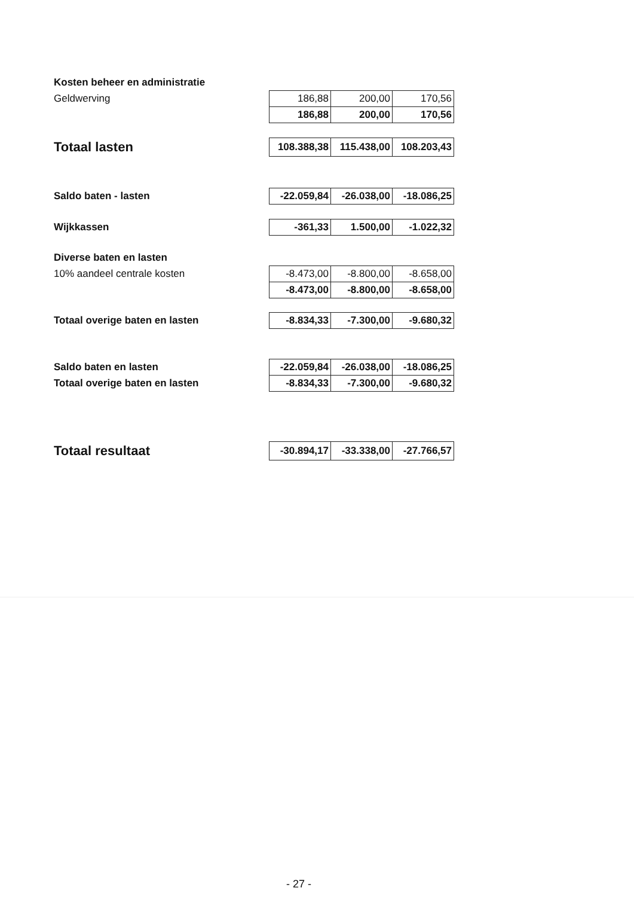| Kosten beheer en administratie | | | |
| Geldwerving | 186,88 | 200,00 | 170,56 |
| | 186,88 | 200,00 | 170,56 |
| Totaal lasten | 108.388,38 | 115.438,00 | 108.203,43 |
| Saldo baten - lasten | -22.059,84 | -26.038,00 | -18.086,25 |
| Wijkkassen | -361,33 | 1.500,00 | -1.022,32 |
| Diverse baten en lasten | | | |
| 10% aandeel centrale kosten | -8.473,00 | -8.800,00 | -8.658,00 |
| | -8.473,00 | -8.800,00 | -8.658,00 |
| Totaal overige baten en lasten | -8.834,33 | -7.300,00 | -9.680,32 |
| Saldo baten en lasten | -22.059,84 | -26.038,00 | -18.086,25 |
| Totaal overige baten en lasten | -8.834,33 | -7.300,00 | -9.680,32 |
| Totaal resultaat | -30.894,17 | -33.338,00 | -27.766,57 |
- 27 -